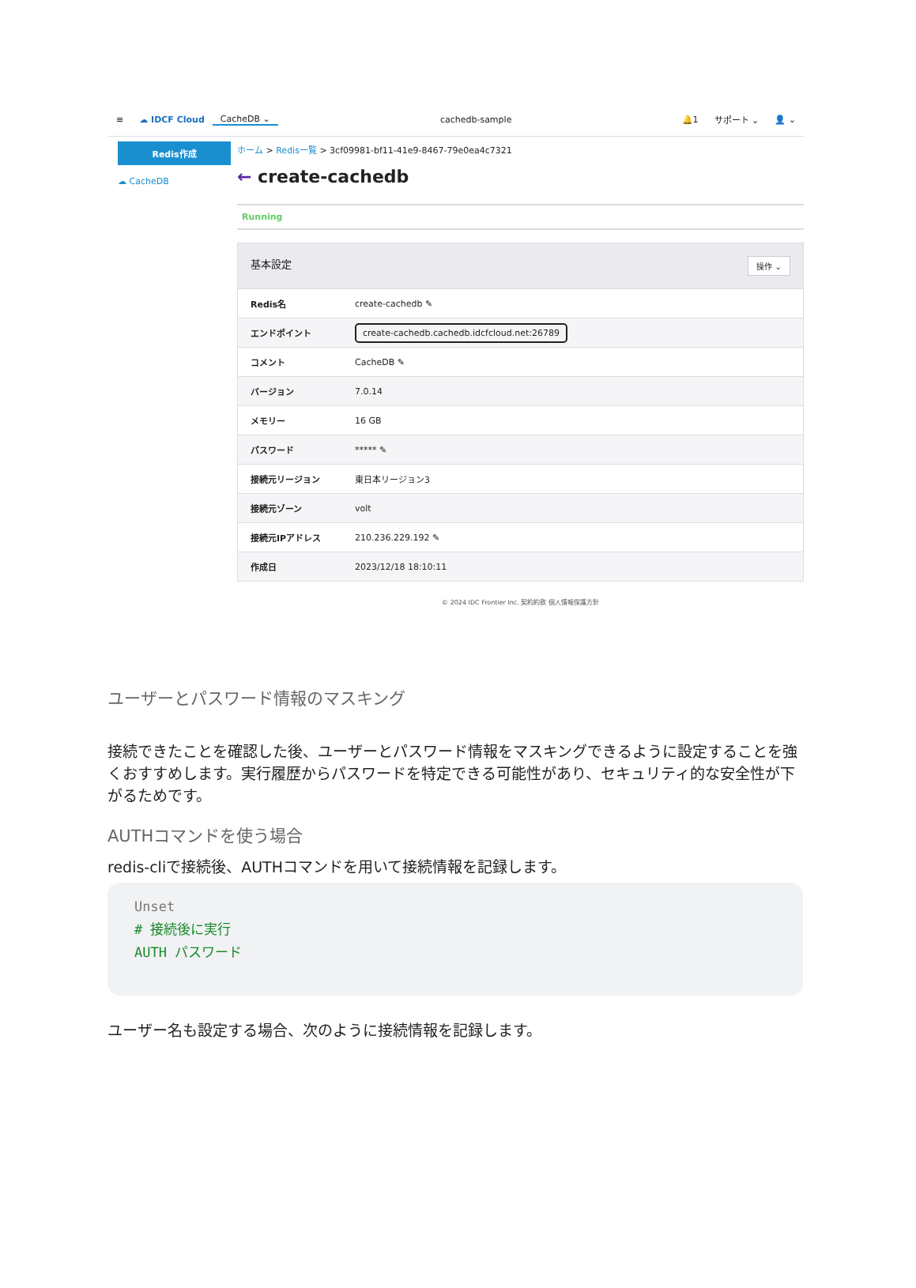≡ ☁ IDCF Cloud CacheDB ⌄ cachedb-sample 🔔1 サポート ⌄ 👤 ⌄
Redis作成
☁ CacheDB
ホーム > Redis一覧 > 3cf09981-bf11-41e9-8467-79e0ea4c7321
← create-cachedb
Running
| 基本設定 操作 ⌄ | |
| --- | --- |
| Redis名 | create-cachedb ✎ |
| エンドポイント | create-cachedb.cachedb.idcfcloud.net:26789 |
| コメント | CacheDB ✎ |
| バージョン | 7.0.14 |
| メモリー | 16 GB |
| パスワード | ***** ✎ |
| 接続元リージョン | 東日本リージョン3 |
| 接続元ゾーン | volt |
| 接続元IPアドレス | 210.236.229.192 ✎ |
| 作成日 | 2023/12/18 18:10:11 |
© 2024 IDC Frontier Inc. 契約約款 個人情報保護方針
ユーザーとパスワード情報のマスキング
接続できたことを確認した後、ユーザーとパスワード情報をマスキングできるように設定することを強くおすすめします。実行履歴からパスワードを特定できる可能性があり、セキュリティ的な安全性が下がるためです。
AUTHコマンドを使う場合
redis-cliで接続後、AUTHコマンドを用いて接続情報を記録します。
Unset
# 接続後に実行
AUTH パスワード
ユーザー名も設定する場合、次のように接続情報を記録します。